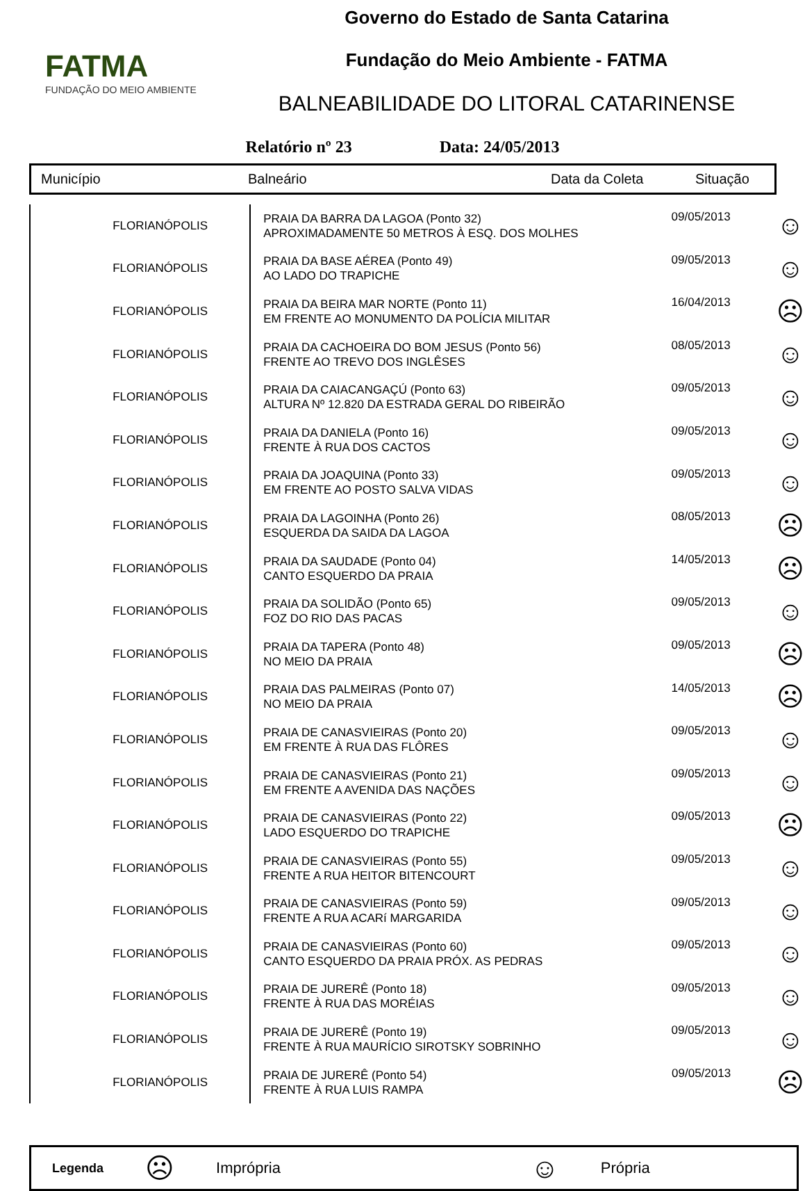FATMA
FUNDAÇÃO DO MEIO AMBIENTE
Governo do Estado de Santa Catarina
Fundação do Meio Ambiente - FATMA
BALNEABILIDADE DO LITORAL CATARINENSE
Relatório nº 23 Data: 24/05/2013
| Município | Balneário | Data da Coleta | Situação |
| FLORIANÓPOLIS | PRAIA DA BARRA DA LAGOA (Ponto 32) APROXIMADAMENTE 50 METROS À ESQ. DOS MOLHES | 09/05/2013 | ☺ |
| FLORIANÓPOLIS | PRAIA DA BASE AÉREA (Ponto 49) AO LADO DO TRAPICHE | 09/05/2013 | ☺ |
| FLORIANÓPOLIS | PRAIA DA BEIRA MAR NORTE (Ponto 11) EM FRENTE AO MONUMENTO DA POLÍCIA MILITAR | 16/04/2013 | ☹ |
| FLORIANÓPOLIS | PRAIA DA CACHOEIRA DO BOM JESUS (Ponto 56) FRENTE AO TREVO DOS INGLÊSES | 08/05/2013 | ☺ |
| FLORIANÓPOLIS | PRAIA DA CAIACANGAÇÚ (Ponto 63) ALTURA Nº 12.820 DA ESTRADA GERAL DO RIBEIRÃO | 09/05/2013 | ☺ |
| FLORIANÓPOLIS | PRAIA DA DANIELA (Ponto 16) FRENTE À RUA DOS CACTOS | 09/05/2013 | ☺ |
| FLORIANÓPOLIS | PRAIA DA JOAQUINA (Ponto 33) EM FRENTE AO POSTO SALVA VIDAS | 09/05/2013 | ☺ |
| FLORIANÓPOLIS | PRAIA DA LAGOINHA (Ponto 26) ESQUERDA DA SAIDA DA LAGOA | 08/05/2013 | ☹ |
| FLORIANÓPOLIS | PRAIA DA SAUDADE (Ponto 04) CANTO ESQUERDO DA PRAIA | 14/05/2013 | ☹ |
| FLORIANÓPOLIS | PRAIA DA SOLIDÃO (Ponto 65) FOZ DO RIO DAS PACAS | 09/05/2013 | ☺ |
| FLORIANÓPOLIS | PRAIA DA TAPERA (Ponto 48) NO MEIO DA PRAIA | 09/05/2013 | ☹ |
| FLORIANÓPOLIS | PRAIA DAS PALMEIRAS (Ponto 07) NO MEIO DA PRAIA | 14/05/2013 | ☹ |
| FLORIANÓPOLIS | PRAIA DE CANASVIEIRAS (Ponto 20) EM FRENTE À RUA DAS FLÔRES | 09/05/2013 | ☺ |
| FLORIANÓPOLIS | PRAIA DE CANASVIEIRAS (Ponto 21) EM FRENTE A AVENIDA DAS NAÇÕES | 09/05/2013 | ☺ |
| FLORIANÓPOLIS | PRAIA DE CANASVIEIRAS (Ponto 22) LADO ESQUERDO DO TRAPICHE | 09/05/2013 | ☹ |
| FLORIANÓPOLIS | PRAIA DE CANASVIEIRAS (Ponto 55) FRENTE A RUA HEITOR BITENCOURT | 09/05/2013 | ☺ |
| FLORIANÓPOLIS | PRAIA DE CANASVIEIRAS (Ponto 59) FRENTE A RUA ACARí MARGARIDA | 09/05/2013 | ☺ |
| FLORIANÓPOLIS | PRAIA DE CANASVIEIRAS (Ponto 60) CANTO ESQUERDO DA PRAIA PRÓX. AS PEDRAS | 09/05/2013 | ☺ |
| FLORIANÓPOLIS | PRAIA DE JURERÊ (Ponto 18) FRENTE À RUA DAS MORÉIAS | 09/05/2013 | ☺ |
| FLORIANÓPOLIS | PRAIA DE JURERÊ (Ponto 19) FRENTE À RUA MAURÍCIO SIROTSKY SOBRINHO | 09/05/2013 | ☺ |
| FLORIANÓPOLIS | PRAIA DE JURERÊ (Ponto 54) FRENTE À RUA LUIS RAMPA | 09/05/2013 | ☹ |
Legenda ☹ Imprópria ☺ Própria